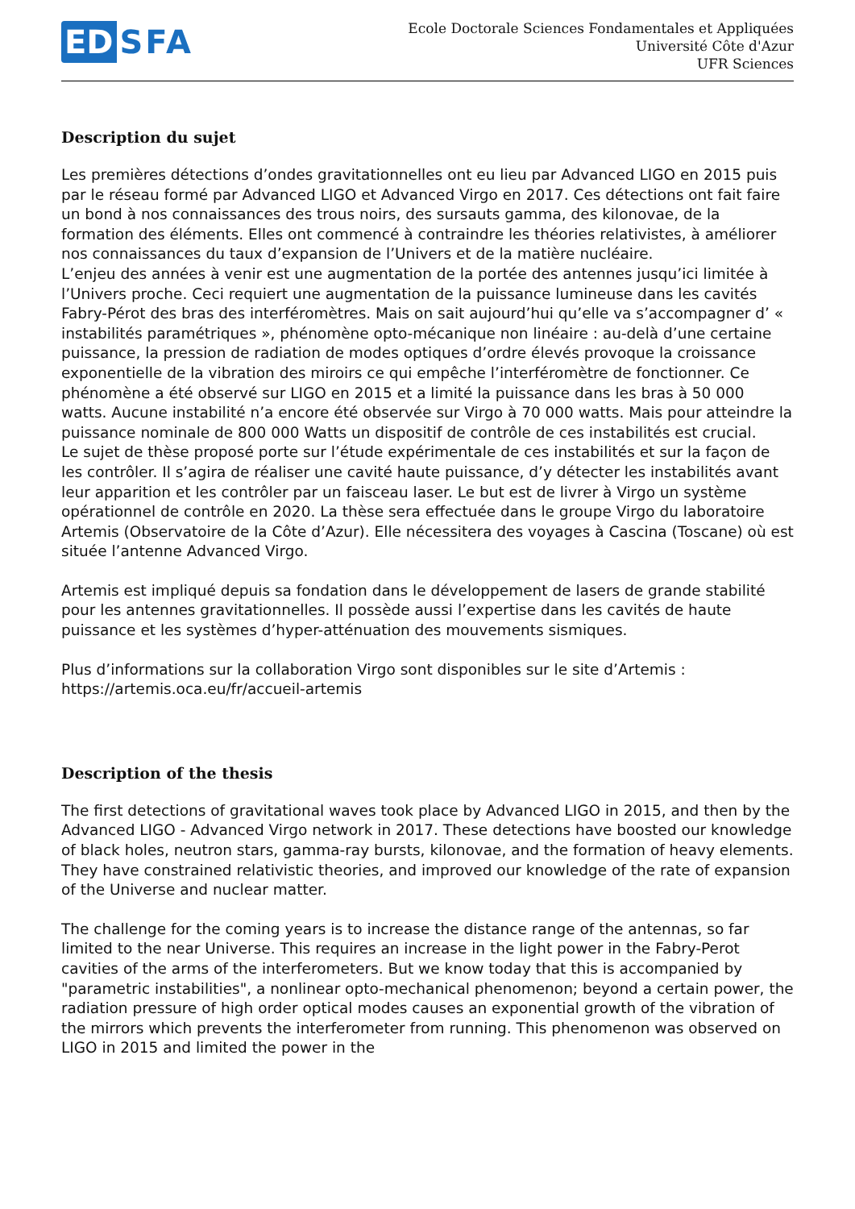ED SFA
Ecole Doctorale Sciences Fondamentales et Appliquées
Université Côte d'Azur
UFR Sciences
Description du sujet
Les premières détections d’ondes gravitationnelles ont eu lieu par Advanced LIGO en 2015 puis par le réseau formé par Advanced LIGO et Advanced Virgo en 2017. Ces détections ont fait faire un bond à nos connaissances des trous noirs, des sursauts gamma, des kilonovae, de la formation des éléments. Elles ont commencé à contraindre les théories relativistes, à améliorer nos connaissances du taux d’expansion de l’Univers et de la matière nucléaire.
L’enjeu des années à venir est une augmentation de la portée des antennes jusqu’ici limitée à l’Univers proche. Ceci requiert une augmentation de la puissance lumineuse dans les cavités Fabry-Pérot des bras des interféromètres. Mais on sait aujourd’hui qu’elle va s’accompagner d’ « instabilités paramétriques », phénomène opto-mécanique non linéaire : au-delà d’une certaine puissance, la pression de radiation de modes optiques d’ordre élevés provoque la croissance exponentielle de la vibration des miroirs ce qui empêche l’interféromètre de fonctionner. Ce phénomène a été observé sur LIGO en 2015 et a limité la puissance dans les bras à 50 000 watts. Aucune instabilité n’a encore été observée sur Virgo à 70 000 watts. Mais pour atteindre la puissance nominale de 800 000 Watts un dispositif de contrôle de ces instabilités est crucial.
Le sujet de thèse proposé porte sur l’étude expérimentale de ces instabilités et sur la façon de les contrôler. Il s’agira de réaliser une cavité haute puissance, d’y détecter les instabilités avant leur apparition et les contrôler par un faisceau laser. Le but est de livrer à Virgo un système opérationnel de contrôle en 2020. La thèse sera effectuée dans le groupe Virgo du laboratoire Artemis (Observatoire de la Côte d’Azur). Elle nécessitera des voyages à Cascina (Toscane) où est située l’antenne Advanced Virgo.
Artemis est impliqué depuis sa fondation dans le développement de lasers de grande stabilité pour les antennes gravitationnelles. Il possède aussi l’expertise dans les cavités de haute puissance et les systèmes d’hyper-atténuation des mouvements sismiques.
Plus d’informations sur la collaboration Virgo sont disponibles sur le site d’Artemis :
https://artemis.oca.eu/fr/accueil-artemis
Description of the thesis
The first detections of gravitational waves took place by Advanced LIGO in 2015, and then by the Advanced LIGO - Advanced Virgo network in 2017. These detections have boosted our knowledge of black holes, neutron stars, gamma-ray bursts, kilonovae, and the formation of heavy elements. They have constrained relativistic theories, and improved our knowledge of the rate of expansion of the Universe and nuclear matter.
The challenge for the coming years is to increase the distance range of the antennas, so far limited to the near Universe. This requires an increase in the light power in the Fabry-Perot cavities of the arms of the interferometers. But we know today that this is accompanied by "parametric instabilities", a nonlinear opto-mechanical phenomenon; beyond a certain power, the radiation pressure of high order optical modes causes an exponential growth of the vibration of the mirrors which prevents the interferometer from running. This phenomenon was observed on LIGO in 2015 and limited the power in the